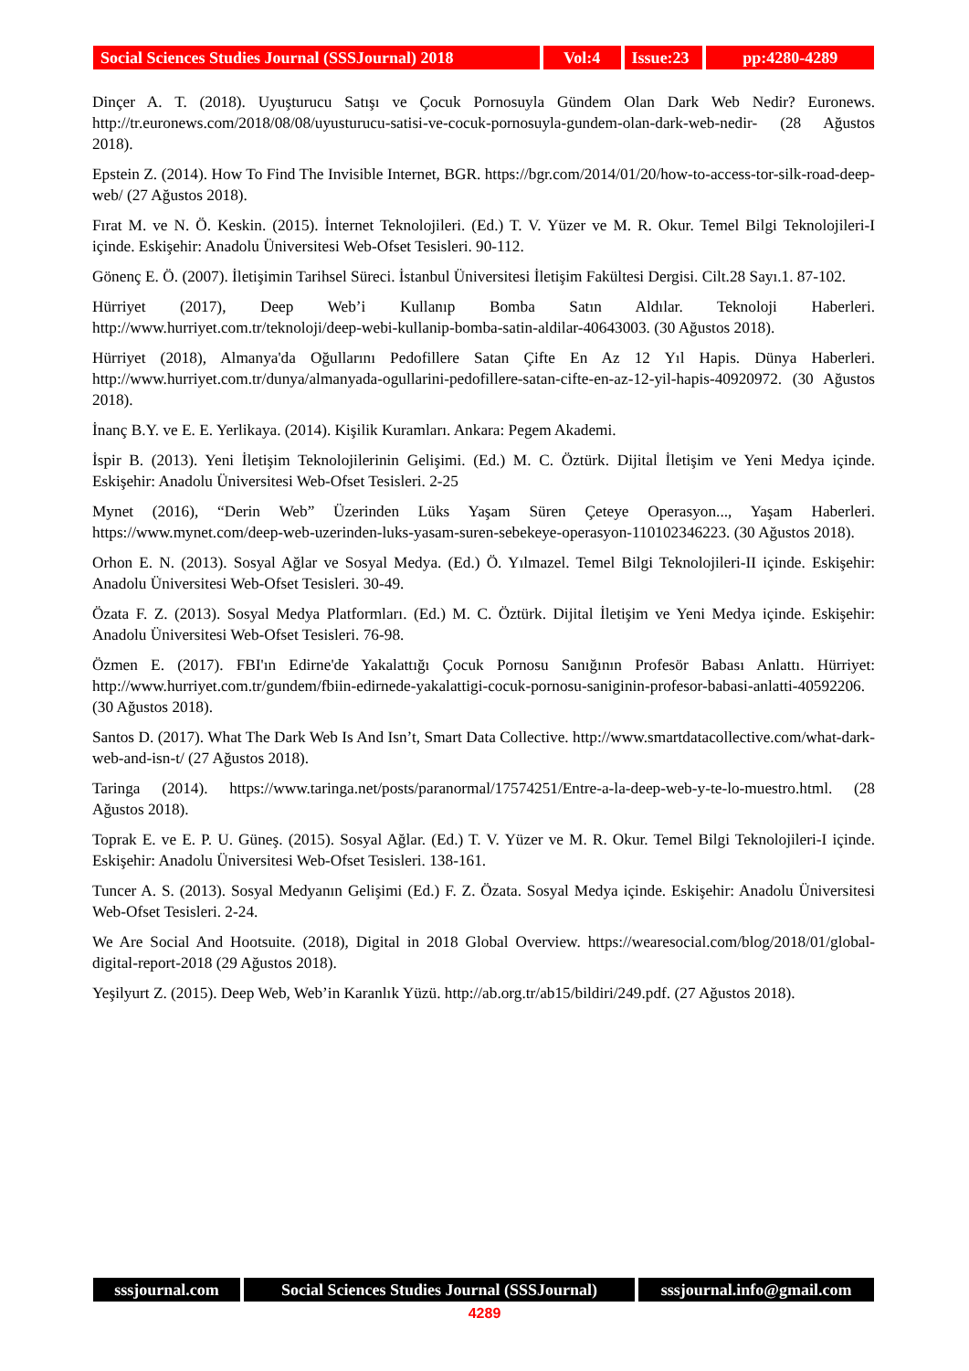Social Sciences Studies Journal (SSSJournal) 2018
Vol:4 Issue:23
pp:4280-4289
Dinçer A. T. (2018). Uyuşturucu Satışı ve Çocuk Pornosuyla Gündem Olan Dark Web Nedir? Euronews. http://tr.euronews.com/2018/08/08/uyusturucu-satisi-ve-cocuk-pornosuyla-gundem-olan-dark-web-nedir- (28 Ağustos 2018).
Epstein Z. (2014). How To Find The Invisible Internet, BGR. https://bgr.com/2014/01/20/how-to-access-tor-silk-road-deep-web/ (27 Ağustos 2018).
Fırat M. ve N. Ö. Keskin. (2015). İnternet Teknolojileri. (Ed.) T. V. Yüzer ve M. R. Okur. Temel Bilgi Teknolojileri-I içinde. Eskişehir: Anadolu Üniversitesi Web-Ofset Tesisleri. 90-112.
Gönenç E. Ö. (2007). İletişimin Tarihsel Süreci. İstanbul Üniversitesi İletişim Fakültesi Dergisi. Cilt.28 Sayı.1. 87-102.
Hürriyet (2017), Deep Web’i Kullanıp Bomba Satın Aldılar. Teknoloji Haberleri. http://www.hurriyet.com.tr/teknoloji/deep-webi-kullanip-bomba-satin-aldilar-40643003. (30 Ağustos 2018).
Hürriyet (2018), Almanya'da Oğullarını Pedofillere Satan Çifte En Az 12 Yıl Hapis. Dünya Haberleri. http://www.hurriyet.com.tr/dunya/almanyada-ogullarini-pedofillere-satan-cifte-en-az-12-yil-hapis-40920972. (30 Ağustos 2018).
İnanç B.Y. ve E. E. Yerlikaya. (2014). Kişilik Kuramları. Ankara: Pegem Akademi.
İspir B. (2013). Yeni İletişim Teknolojilerinin Gelişimi. (Ed.) M. C. Öztürk. Dijital İletişim ve Yeni Medya içinde. Eskişehir: Anadolu Üniversitesi Web-Ofset Tesisleri. 2-25
Mynet (2016), “Derin Web” Üzerinden Lüks Yaşam Süren Çeteye Operasyon..., Yaşam Haberleri. https://www.mynet.com/deep-web-uzerinden-luks-yasam-suren-sebekeye-operasyon-110102346223. (30 Ağustos 2018).
Orhon E. N. (2013). Sosyal Ağlar ve Sosyal Medya. (Ed.) Ö. Yılmazel. Temel Bilgi Teknolojileri-II içinde. Eskişehir: Anadolu Üniversitesi Web-Ofset Tesisleri. 30-49.
Özata F. Z. (2013). Sosyal Medya Platformları. (Ed.) M. C. Öztürk. Dijital İletişim ve Yeni Medya içinde. Eskişehir: Anadolu Üniversitesi Web-Ofset Tesisleri. 76-98.
Özmen E. (2017). FBI'ın Edirne'de Yakalattığı Çocuk Pornosu Sanığının Profesör Babası Anlattı. Hürriyet: http://www.hurriyet.com.tr/gundem/fbiin-edirnede-yakalattigi-cocuk-pornosu-saniginin-profesor-babasi-anlatti-40592206. (30 Ağustos 2018).
Santos D. (2017). What The Dark Web Is And Isn’t, Smart Data Collective. http://www.smartdatacollective.com/what-dark-web-and-isn-t/ (27 Ağustos 2018).
Taringa (2014). https://www.taringa.net/posts/paranormal/17574251/Entre-a-la-deep-web-y-te-lo-muestro.html. (28 Ağustos 2018).
Toprak E. ve E. P. U. Güneş. (2015). Sosyal Ağlar. (Ed.) T. V. Yüzer ve M. R. Okur. Temel Bilgi Teknolojileri-I içinde. Eskişehir: Anadolu Üniversitesi Web-Ofset Tesisleri. 138-161.
Tuncer A. S. (2013). Sosyal Medyanın Gelişimi (Ed.) F. Z. Özata. Sosyal Medya içinde. Eskişehir: Anadolu Üniversitesi Web-Ofset Tesisleri. 2-24.
We Are Social And Hootsuite. (2018), Digital in 2018 Global Overview. https://wearesocial.com/blog/2018/01/global-digital-report-2018 (29 Ağustos 2018).
Yeşilyurt Z. (2015). Deep Web, Web’in Karanlık Yüzü. http://ab.org.tr/ab15/bildiri/249.pdf. (27 Ağustos 2018).
sssjournal.com Social Sciences Studies Journal (SSSJournal)
sssjournal.info@gmail.com
4289